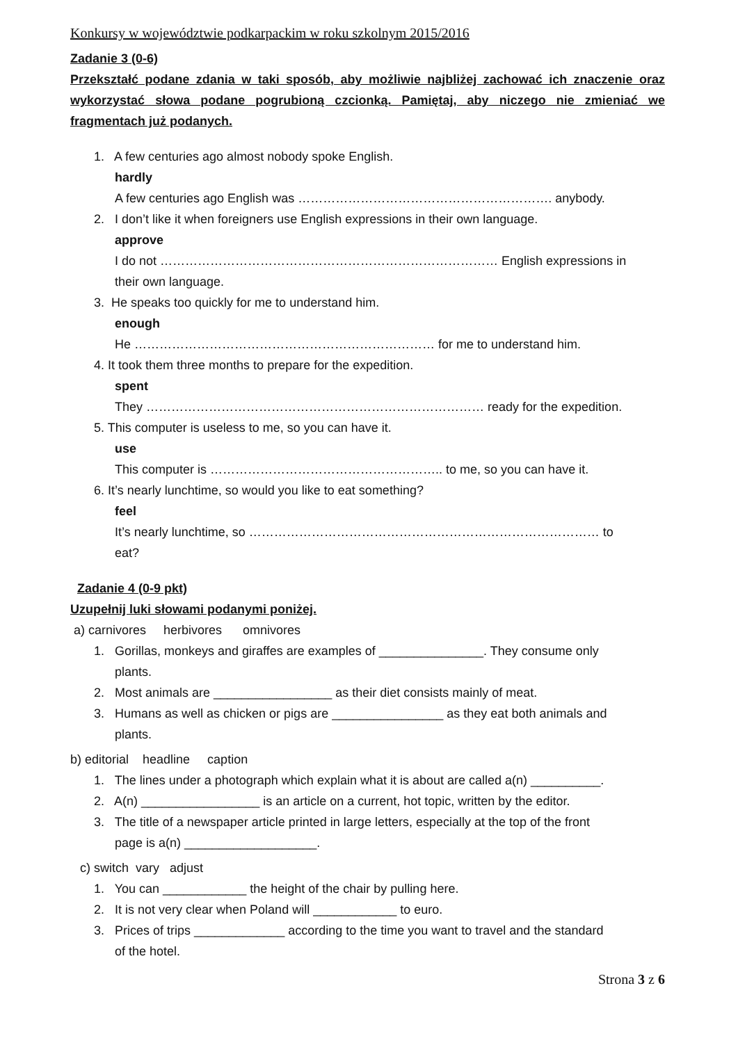Konkursy w województwie podkarpackim w roku szkolnym 2015/2016
Zadanie 3 (0-6)
Przekształć podane zdania w taki sposób, aby możliwie najbliżej zachować ich znaczenie oraz wykorzystać słowa podane pogrubioną czcionką. Pamiętaj, aby niczego nie zmieniać we fragmentach już podanych.
1. A few centuries ago almost nobody spoke English.
hardly
A few centuries ago English was ……………………………………………………. anybody.
2. I don’t like it when foreigners use English expressions in their own language.
approve
I do not ……………………………………………………………………… English expressions in
their own language.
3. He speaks too quickly for me to understand him.
enough
He ……………………………………………………………… for me to understand him.
4. It took them three months to prepare for the expedition.
spent
They ……………………………………………………………………… ready for the expedition.
5. This computer is useless to me, so you can have it.
use
This computer is ……………………………………………….. to me, so you can have it.
6. It’s nearly lunchtime, so would you like to eat something?
feel
It’s nearly lunchtime, so ………………………………………………………………………… to
eat?
Zadanie 4 (0-9 pkt)
Uzupełnij luki słowami podanymi poniżej.
a) carnivores herbivores omnivores
1. Gorillas, monkeys and giraffes are examples of _______________. They consume only
plants.
2. Most animals are _________________ as their diet consists mainly of meat.
3. Humans as well as chicken or pigs are ________________ as they eat both animals and
plants.
b) editorial headline caption
1. The lines under a photograph which explain what it is about are called a(n) __________.
2. A(n) _________________ is an article on a current, hot topic, written by the editor.
3. The title of a newspaper article printed in large letters, especially at the top of the front
page is a(n) ___________________.
c) switch vary adjust
1. You can ____________ the height of the chair by pulling here.
2. It is not very clear when Poland will ____________ to euro.
3. Prices of trips _____________ according to the time you want to travel and the standard
of the hotel.
Strona 3 z 6